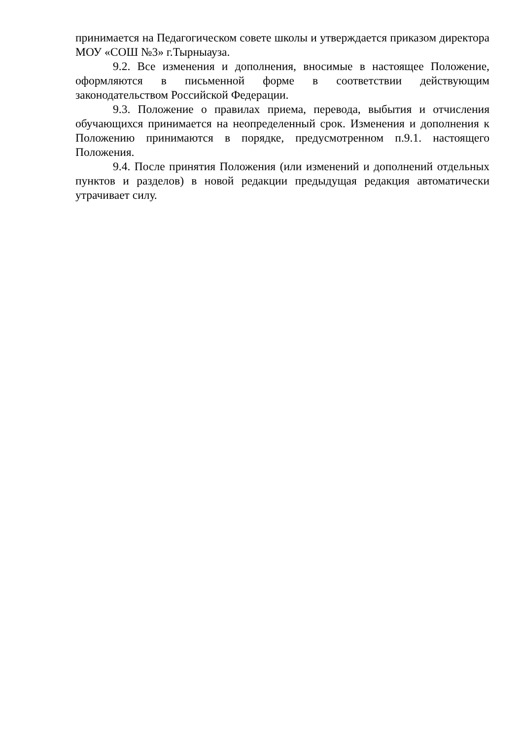принимается на Педагогическом совете школы и утверждается приказом директора МОУ «СОШ №3» г.Тырныауза.
9.2. Все изменения и дополнения, вносимые в настоящее Положение, оформляются в письменной форме в соответствии действующим законодательством Российской Федерации.
9.3. Положение о правилах приема, перевода, выбытия и отчисления обучающихся принимается на неопределенный срок. Изменения и дополнения к Положению принимаются в порядке, предусмотренном п.9.1. настоящего Положения.
9.4. После принятия Положения (или изменений и дополнений отдельных пунктов и разделов) в новой редакции предыдущая редакция автоматически утрачивает силу.